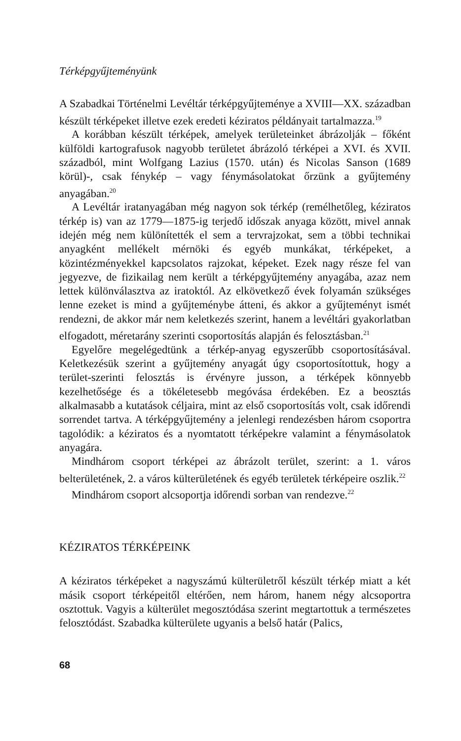Térképgyűjteményünk
A Szabadkai Történelmi Levéltár térképgyűjteménye a XVIII—XX. században készült térképeket illetve ezek eredeti kéziratos példányait tartalmazza.<sup>19</sup>
A korábban készült térképek, amelyek területeinket ábrázolják – főként külföldi kartografusok nagyobb területet ábrázoló térképei a XVI. és XVII. századból, mint Wolfgang Lazius (1570. után) és Nicolas Sanson (1689 körül)-, csak fénykép – vagy fénymásolatokat őrzünk a gyűjtemény anyagában.<sup>20</sup>
A Levéltár iratanyagában még nagyon sok térkép (remélhetőleg, kéziratos térkép is) van az 1779—1875-ig terjedő időszak anyaga között, mivel annak idején még nem különítették el sem a tervrajzokat, sem a többi technikai anyagként mellékelt mérnöki és egyéb munkákat, térképeket, a közintézményekkel kapcsolatos rajzokat, képeket. Ezek nagy része fel van jegyezve, de fizikailag nem került a térképgyűjtemény anyagába, azaz nem lettek különválasztva az iratoktól. Az elkövetkező évek folyamán szükséges lenne ezeket is mind a gyűjteménybe átteni, és akkor a gyűjteményt ismét rendezni, de akkor már nem keletkezés szerint, hanem a levéltári gyakorlatban elfogadott, méretarány szerinti csoportosítás alapján és felosztásban.<sup>21</sup>
Egyelőre megelégedtünk a térkép-anyag egyszerűbb csoportosításával. Keletkezésük szerint a gyűjtemény anyagát úgy csoportosítottuk, hogy a terület-szerinti felosztás is érvényre jusson, a térképek könnyebb kezelhetősége és a tökéletesebb megóvása érdekében. Ez a beosztás alkalmasabb a kutatások céljaira, mint az első csoportosítás volt, csak időrendi sorrendet tartva. A térképgyűjtemény a jelenlegi rendezésben három csoportra tagolódik: a kéziratos és a nyomtatott térképekre valamint a fénymásolatok anyagára.
Mindhárom csoport térképei az ábrázolt terület, szerint: a 1. város belterületének, 2. a város külterületének és egyéb területek térképeire oszlik.<sup>22</sup>
Mindhárom csoport alcsoportja időrendi sorban van rendezve.<sup>22</sup>
KÉZIRATOS TÉRKÉPEINK
A kéziratos térképeket a nagyszámú külterületről készült térkép miatt a két másik csoport térképeitől eltérően, nem három, hanem négy alcsoportra osztottuk. Vagyis a külterület megosztódása szerint megtartottuk a természetes felosztódást. Szabadka külterülete ugyanis a belső határ (Palics,
68